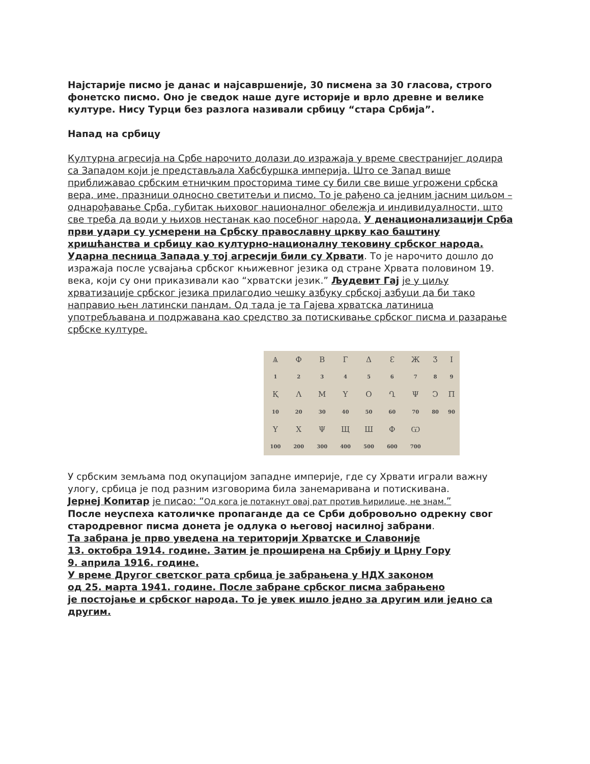Најстарије писмо је данас и најсавршеније, 30 писмена за 30 гласова, строго фонетско писмо. Оно је сведок наше дуге историје и врло древне и велике културе. Нису Турци без разлога називали србицу “стара Србија”.
Напад на србицу
Културна агресија на Србе нарочито долази до изражаја у време свестранијег додира са Западом који је представљала Хабсбуршка империја. Што се Запад више приближавао србским етничким просторима тиме су били све више угрожени србска вера, име, празници односно светитељи и писмо. То је рађено са једним јасним циљом – однарођавање Срба, губитак њиховог националног обележја и индивидуалности, што све треба да води у њихов нестанак као посебног народа. У денационализацији Срба први удари су усмерени на Србску православну цркву као баштину хришћанства и србицу као културно-националну тековину србског народа. Ударна песница Запада у тој агресији били су Хрвати. То је нарочито дошло до изражаја после усвајања србског књижевног језика од стране Хрвата половином 19. века, који су они приказивали као “хрватски језик.” Људевит Гај је у циљу хрватизације србског језика прилагодио чешку азбуку србској азбуци да би тако направио њен латински пандам. Од тада је та Гајева хрватска латиница употребљавана и подржавана као средство за потискивање србског писма и разарање србске културе.
| Ѧ | Ф | Β | Г | Δ | Ɛ | Ж | Ʒ | І |
| 1 | 2 | 3 | 4 | 5 | 6 | 7 | 8 | 9 |
| Қ | Λ | Μ | Υ | О | Ղ | Ψ | Ͻ | Π |
| 10 | 20 | 30 | 40 | 50 | 60 | 70 | 80 | 90 |
| Ү | Х | Ψ | Щ | Ш | Ф | Ѡ | | |
| 100 | 200 | 300 | 400 | 500 | 600 | 700 | | |
У србским земљама под окупацијом западне империје, где су Хрвати играли важну улогу, србица је под разним изговорима била занемаривана и потискивана.
Јернеј Копитар је писао: “Од кога је потакнут овај рат против ћирилице, не знам.”
После неуспеха католичке пропаганде да се Срби добровољно одрекну свог стародревног писма донета је одлука о његовој насилној забрани.
Та забрана је прво уведена на територији Хрватске и Славоније
13. октобра 1914. године. Затим је проширена на Србију и Црну Гору
9. априла 1916. године.
У време Другог светског рата србица је забрањена у НДХ законом
од 25. марта 1941. године. После забране србског писма забрањено
је постојање и србског народа. То је увек ишло једно за другим или једно са другим.